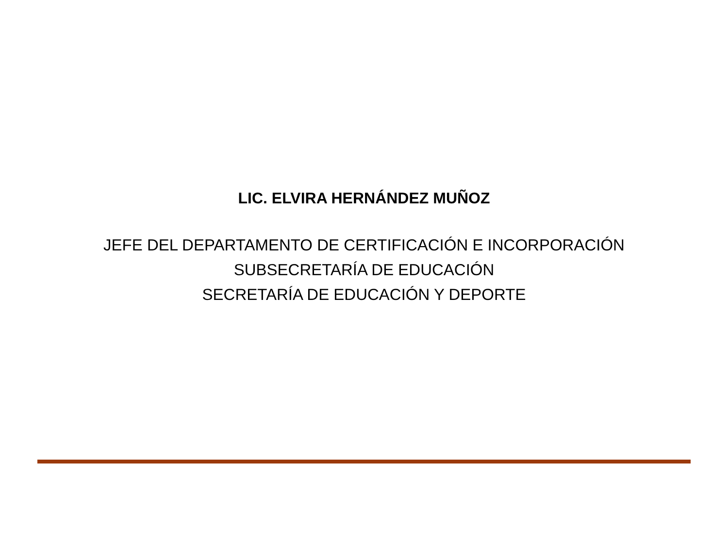LIC. ELVIRA HERNÁNDEZ MUÑOZ
JEFE DEL DEPARTAMENTO DE CERTIFICACIÓN E INCORPORACIÓN
SUBSECRETARÍA DE EDUCACIÓN
SECRETARÍA DE EDUCACIÓN Y DEPORTE